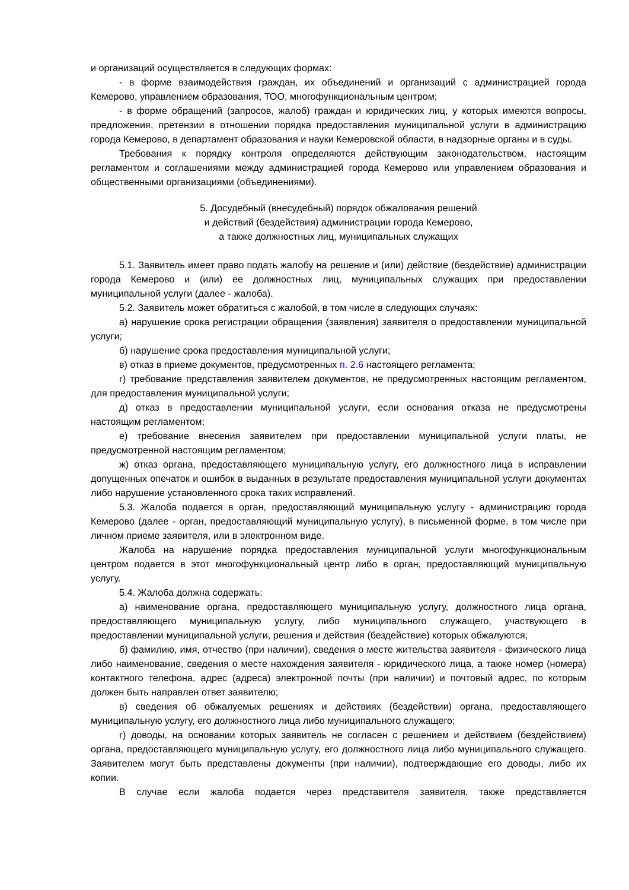и организаций осуществляется в следующих формах:
- в форме взаимодействия граждан, их объединений и организаций с администрацией города Кемерово, управлением образования, ТОО, многофункциональным центром;
- в форме обращений (запросов, жалоб) граждан и юридических лиц, у которых имеются вопросы, предложения, претензии в отношении порядка предоставления муниципальной услуги в администрацию города Кемерово, в департамент образования и науки Кемеровской области, в надзорные органы и в суды.
Требования к порядку контроля определяются действующим законодательством, настоящим регламентом и соглашениями между администрацией города Кемерово или управлением образования и общественными организациями (объединениями).
5. Досудебный (внесудебный) порядок обжалования решений
и действий (бездействия) администрации города Кемерово,
а также должностных лиц, муниципальных служащих
5.1. Заявитель имеет право подать жалобу на решение и (или) действие (бездействие) администрации города Кемерово и (или) ее должностных лиц, муниципальных служащих при предоставлении муниципальной услуги (далее - жалоба).
5.2. Заявитель может обратиться с жалобой, в том числе в следующих случаях:
а) нарушение срока регистрации обращения (заявления) заявителя о предоставлении муниципальной услуги;
б) нарушение срока предоставления муниципальной услуги;
в) отказ в приеме документов, предусмотренных п. 2.6 настоящего регламента;
г) требование представления заявителем документов, не предусмотренных настоящим регламентом, для предоставления муниципальной услуги;
д) отказ в предоставлении муниципальной услуги, если основания отказа не предусмотрены настоящим регламентом;
е) требование внесения заявителем при предоставлении муниципальной услуги платы, не предусмотренной настоящим регламентом;
ж) отказ органа, предоставляющего муниципальную услугу, его должностного лица в исправлении допущенных опечаток и ошибок в выданных в результате предоставления муниципальной услуги документах либо нарушение установленного срока таких исправлений.
5.3. Жалоба подается в орган, предоставляющий муниципальную услугу - администрацию города Кемерово (далее - орган, предоставляющий муниципальную услугу), в письменной форме, в том числе при личном приеме заявителя, или в электронном виде.
Жалоба на нарушение порядка предоставления муниципальной услуги многофункциональным центром подается в этот многофункциональный центр либо в орган, предоставляющий муниципальную услугу.
5.4. Жалоба должна содержать:
а) наименование органа, предоставляющего муниципальную услугу, должностного лица органа, предоставляющего муниципальную услугу, либо муниципального служащего, участвующего в предоставлении муниципальной услуги, решения и действия (бездействие) которых обжалуются;
б) фамилию, имя, отчество (при наличии), сведения о месте жительства заявителя - физического лица либо наименование, сведения о месте нахождения заявителя - юридического лица, а также номер (номера) контактного телефона, адрес (адреса) электронной почты (при наличии) и почтовый адрес, по которым должен быть направлен ответ заявителю;
в) сведения об обжалуемых решениях и действиях (бездействии) органа, предоставляющего муниципальную услугу, его должностного лица либо муниципального служащего;
г) доводы, на основании которых заявитель не согласен с решением и действием (бездействием) органа, предоставляющего муниципальную услугу, его должностного лица либо муниципального служащего. Заявителем могут быть представлены документы (при наличии), подтверждающие его доводы, либо их копии.
В случае если жалоба подается через представителя заявителя, также представляется